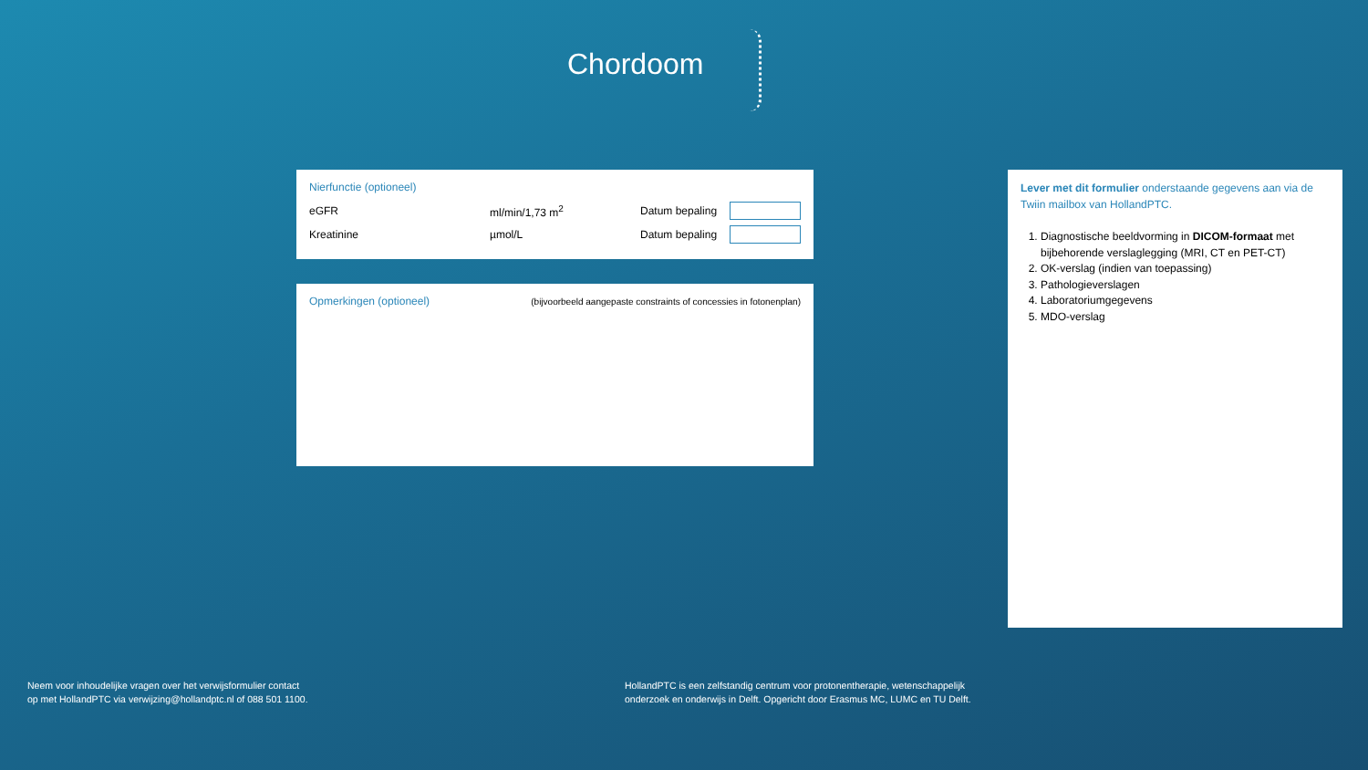Chordoom
Nierfunctie (optioneel)
eGFR ml/min/1,73 m<sup>2</sup> Datum bepaling
Kreatinine µmol/L Datum bepaling
Opmerkingen (optioneel) (bijvoorbeeld aangepaste constraints of concessies in fotonenplan)
Lever met dit formulier onderstaande gegevens aan via de Twiin mailbox van HollandPTC.
1. Diagnostische beeldvorming in DICOM-formaat met bijbehorende verslaglegging (MRI, CT en PET-CT)
2. OK-verslag (indien van toepassing)
3. Pathologieverslagen
4. Laboratoriumgegevens
5. MDO-verslag
Neem voor inhoudelijke vragen over het verwijsformulier contact
op met HollandPTC via verwijzing@hollandptc.nl of 088 501 1100.
HollandPTC is een zelfstandig centrum voor protonentherapie, wetenschappelijk
onderzoek en onderwijs in Delft. Opgericht door Erasmus MC, LUMC en TU Delft.